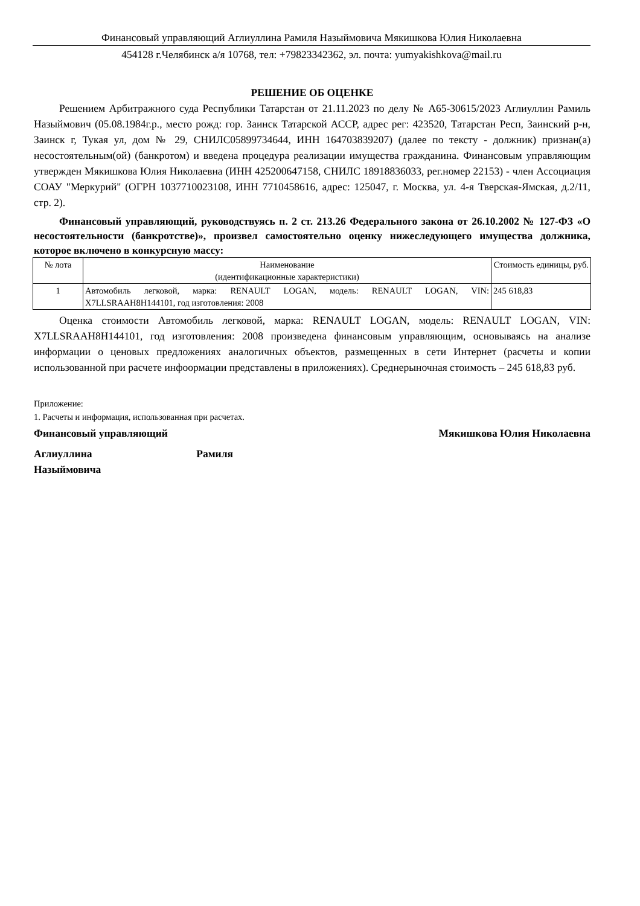Финансовый управляющий Аглиуллина Рамиля Назыймовича Мякишкова Юлия Николаевна
454128 г.Челябинск а/я 10768, тел: +79823342362, эл. почта: yumyakishkova@mail.ru
РЕШЕНИЕ ОБ ОЦЕНКЕ
Решением Арбитражного суда Республики Татарстан от 21.11.2023 по делу № А65-30615/2023 Аглиуллин Рамиль Назыймович (05.08.1984г.р., место рожд: гор. Заинск Татарской АССР, адрес рег: 423520, Татарстан Респ, Заинский р-н, Заинск г, Тукая ул, дом № 29, СНИЛС05899734644, ИНН 164703839207) (далее по тексту - должник) признан(а) несостоятельным(ой) (банкротом) и введена процедура реализации имущества гражданина. Финансовым управляющим утвержден Мякишкова Юлия Николаевна (ИНН 425200647158, СНИЛС 18918836033, рег.номер 22153) - член Ассоциация СОАУ "Меркурий" (ОГРН 1037710023108, ИНН 7710458616, адрес: 125047, г. Москва, ул. 4-я Тверская-Ямская, д.2/11, стр. 2).
Финансовый управляющий, руководствуясь п. 2 ст. 213.26 Федерального закона от 26.10.2002 № 127-ФЗ «О несостоятельности (банкротстве)», произвел самостоятельно оценку нижеследующего имущества должника, которое включено в конкурсную массу:
| № лота | Наименование (идентификационные характеристики) | Стоимость единицы, руб. |
| --- | --- | --- |
| 1 | Автомобиль легковой, марка: RENAULT LOGAN, модель: RENAULT LOGAN, VIN: X7LLSRAAH8H144101, год изготовления: 2008 | 245 618,83 |
Оценка стоимости Автомобиль легковой, марка: RENAULT LOGAN, модель: RENAULT LOGAN, VIN: X7LLSRAAH8H144101, год изготовления: 2008 произведена финансовым управляющим, основываясь на анализе информации о ценовых предложениях аналогичных объектов, размещенных в сети Интернет (расчеты и копии использованной при расчете инфоормации представлены в приложениях). Среднерыночная стоимость – 245 618,83 руб.
Приложение:
1. Расчеты и информация, использованная при расчетах.
Финансовый управляющий Мякишкова Юлия Николаевна
Аглиуллина Рамиля
Назыймовича